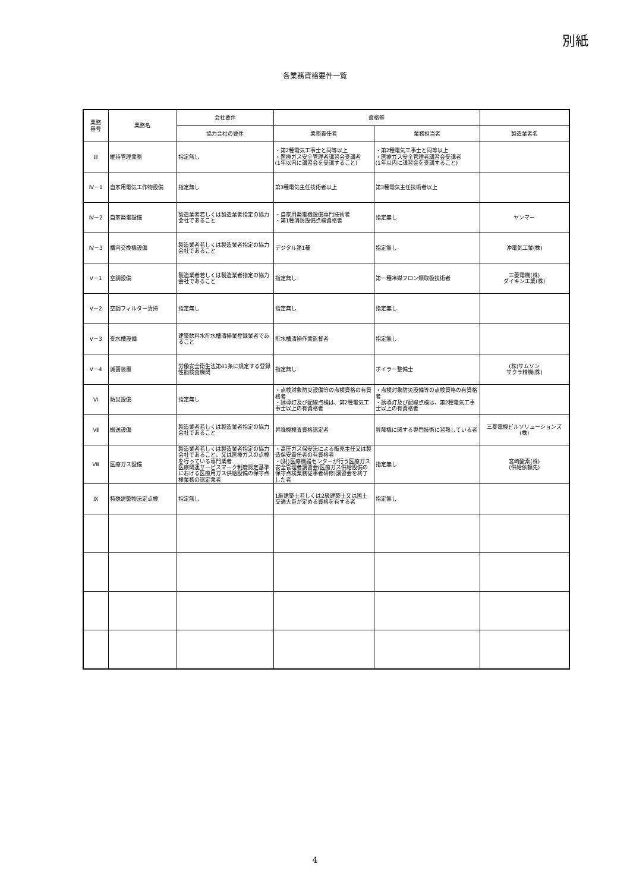別紙
各業務資格要件一覧
| 業務 番号 | 業務名 | 会社要件 | 資格等 | | |
| --- | --- | --- | --- | --- | --- |
| | | 協力会社の要件 | 業務責任者 | 業務担当者 | 製造業者名 |
| Ⅲ | 維持管理業務 | 指定無し | ・第2種電気工事士と同等以上 ・医療ガス安全管理者講習会受講者 (1年以内に講習会を受講すること) | ・第2種電気工事士と同等以上 ・医療ガス安全管理者講習会受講者 (1年以内に講習会を受講すること) | |
| Ⅳ－1 | 自家用電気工作物設備 | 指定無し | 第3種電気主任技術者以上 | 第3種電気主任技術者以上 | |
| Ⅳ－2 | 自家発電設備 | 製造業者若しくは製造業者指定の協力会社であること | ・自家用発電機設備専門技術者 ・第1種消防設備点検資格者 | 指定無し | ヤンマー |
| Ⅳ－3 | 構内交換機設備 | 製造業者若しくは製造業者指定の協力会社であること | デジタル第1種 | 指定無し | 沖電気工業(株) |
| Ⅴ－1 | 空調設備 | 製造業者若しくは製造業者指定の協力会社であること | 指定無し | 第一種冷媒フロン類取扱技術者 | 三菱電機(株) ダイキン工業(株) |
| Ⅴ－2 | 空調フィルター清掃 | 指定無し | 指定無し | 指定無し | |
| Ⅴ－3 | 受水槽設備 | 建築飲料水貯水槽清掃業登録業者であること | 貯水槽清掃作業監督者 | 指定無し | |
| Ⅴ－4 | 滅菌装置 | 労働安全衛生法第41条に規定する登録性能検査機関 | 指定無し | ボイラー整備士 | (株)サムソン サクラ精機(株) |
| Ⅵ | 防災設備 | 指定無し | ・点検対象防災設備等の点検資格の有資格者 ・誘導灯及び配線点検は、第2種電気工事士以上の有資格者 | ・点検対象防災設備等の点検資格の有資格者 ・誘導灯及び配線点検は、第2種電気工事士以上の有資格者 | |
| Ⅶ | 搬送設備 | 製造業者若しくは製造業者指定の協力会社であること | 昇降機検査資格認定者 | 昇降機に関する専門技術に習熟している者 | 三菱電機ビルソリューションズ (株) |
| Ⅷ | 医療ガス設備 | 製造業者若しくは製造業者指定の協力会社であること、又は医療ガスの点検を行っている専門業者 医療関連サービスマーク制度認定基準における医療用ガス供給設備の保守点検業務の認定業者 | ・高圧ガス保安法による販売主任又は製造保安責任者の有資格者 ・(財)医療機器センターが行う医療ガス安全管理者講習会(医療ガス供給設備の保守点検業務従事者研修)講習会を終了した者 | 指定無し | 宮崎酸素(株) (供給依頼先) |
| Ⅸ | 特殊建築物法定点検 | 指定無し | 1級建築士若しくは2級建築士又は国土交通大臣が定める資格を有する者 | 指定無し | |
4